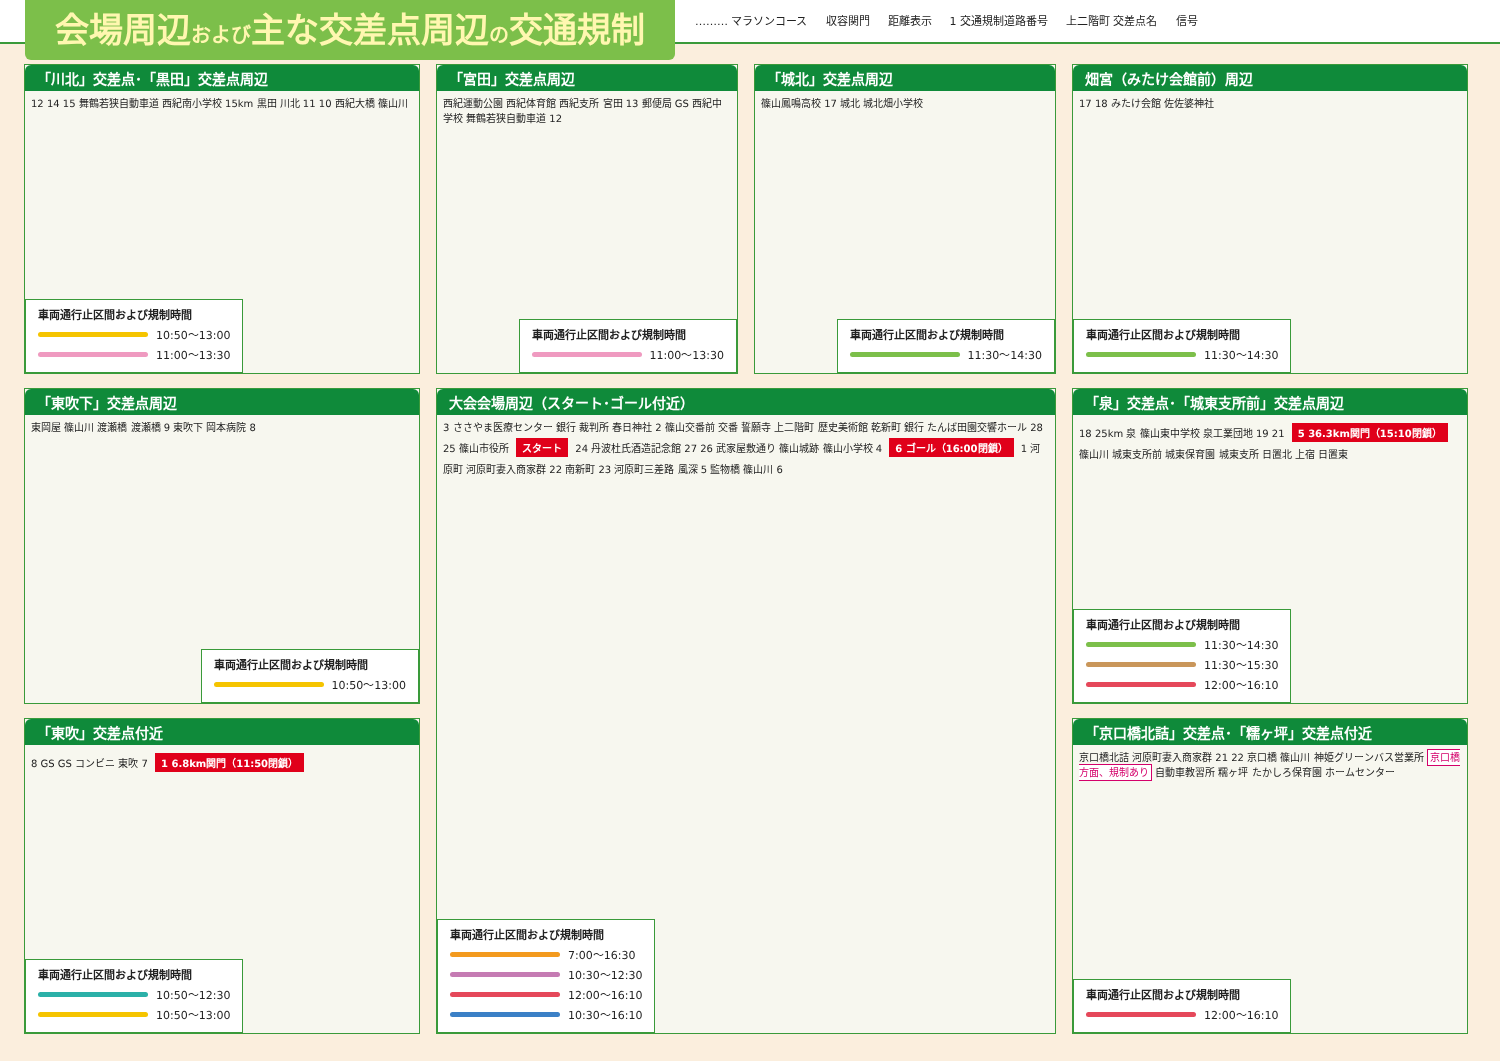会場周辺および主な交差点周辺の交通規制
……… マラソンコース 収容関門 距離表示 1 交通規制道路番号 上二階町 交差点名 信号
「川北」交差点･「黒田」交差点周辺
12 14 15 舞鶴若狭自動車道 西紀南小学校 15km 黒田 川北 11 10 西紀大橋 篠山川
車両通行止区間および規制時間
10:50～13:00
11:00～13:30
「宮田」交差点周辺
西紀運動公園 西紀体育館 西紀支所 宮田 13 郵便局 GS 西紀中学校 舞鶴若狭自動車道 12
車両通行止区間および規制時間
11:00～13:30
「城北」交差点周辺
篠山鳳鳴高校 17 城北 城北畑小学校
車両通行止区間および規制時間
11:30～14:30
畑宮（みたけ会館前）周辺
17 18 みたけ会館 佐佐婆神社
車両通行止区間および規制時間
11:30～14:30
「東吹下」交差点周辺
東岡屋 篠山川 渡瀬橋 渡瀬橋 9 東吹下 岡本病院 8
車両通行止区間および規制時間
10:50～13:00
大会会場周辺（スタート･ゴール付近）
3 ささやま医療センター 銀行 裁判所 春日神社 2 篠山交番前 交番 誓願寺 上二階町 歴史美術館 乾新町 銀行 たんば田園交響ホール 28 25 篠山市役所 スタート 24 丹波杜氏酒造記念館 27 26 武家屋敷通り 篠山城跡 篠山小学校 4 6 ゴール（16:00閉鎖） 1 河原町 河原町妻入商家群 22 南新町 23 河原町三差路 風深 5 監物橋 篠山川 6
車両通行止区間および規制時間
7:00～16:30
10:30～12:30
12:00～16:10
10:30～16:10
「泉」交差点･「城東支所前」交差点周辺
18 25km 泉 篠山東中学校 泉工業団地 19 21 5 36.3km関門（15:10閉鎖） 篠山川 城東支所前 城東保育園 城東支所 日置北 上宿 日置東
車両通行止区間および規制時間
11:30～14:30
11:30～15:30
12:00～16:10
「東吹」交差点付近
8 GS GS コンビニ 東吹 7 1 6.8km関門（11:50閉鎖）
車両通行止区間および規制時間
10:50～12:30
10:50～13:00
「京口橋北詰」交差点･「糯ヶ坪」交差点付近
京口橋北詰 河原町妻入商家群 21 22 京口橋 篠山川 神姫グリーンバス営業所 京口橋方面、規制あり 自動車教習所 糯ヶ坪 たかしろ保育園 ホームセンター
車両通行止区間および規制時間
12:00～16:10